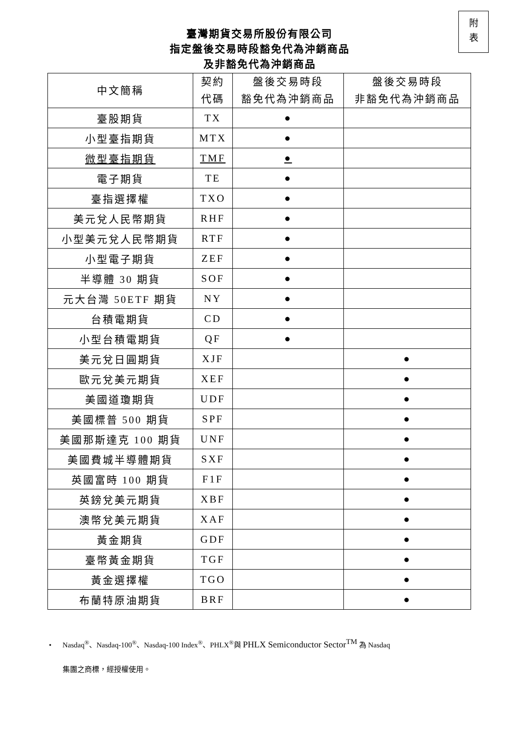附
表
臺灣期貨交易所股份有限公司
指定盤後交易時段豁免代為沖銷商品
及非豁免代為沖銷商品
| 中文簡稱 | 契約 代碼 | 盤後交易時段 豁免代為沖銷商品 | 盤後交易時段 非豁免代為沖銷商品 |
| --- | --- | --- | --- |
| 臺股期貨 | TX | ● | |
| 小型臺指期貨 | MTX | ● | |
| 微型臺指期貨 | TMF | ● | |
| 電子期貨 | TE | ● | |
| 臺指選擇權 | TXO | ● | |
| 美元兌人民幣期貨 | RHF | ● | |
| 小型美元兌人民幣期貨 | RTF | ● | |
| 小型電子期貨 | ZEF | ● | |
| 半導體 30 期貨 | SOF | ● | |
| 元大台灣 50ETF 期貨 | NY | ● | |
| 台積電期貨 | CD | ● | |
| 小型台積電期貨 | QF | ● | |
| 美元兌日圓期貨 | XJF | | ● |
| 歐元兌美元期貨 | XEF | | ● |
| 美國道瓊期貨 | UDF | | ● |
| 美國標普 500 期貨 | SPF | | ● |
| 美國那斯達克 100 期貨 | UNF | | ● |
| 美國費城半導體期貨 | SXF | | ● |
| 英國富時 100 期貨 | F1F | | ● |
| 英鎊兌美元期貨 | XBF | | ● |
| 澳幣兌美元期貨 | XAF | | ● |
| 黃金期貨 | GDF | | ● |
| 臺幣黃金期貨 | TGF | | ● |
| 黃金選擇權 | TGO | | ● |
| 布蘭特原油期貨 | BRF | | ● |
• Nasdaq<sup>®</sup>、Nasdaq-100<sup>®</sup>、Nasdaq-100 Index<sup>®</sup>、PHLX<sup>®</sup>與 PHLX Semiconductor Sector<sup>TM</sup> 為 Nasdaq
集團之商標，經授權使用。